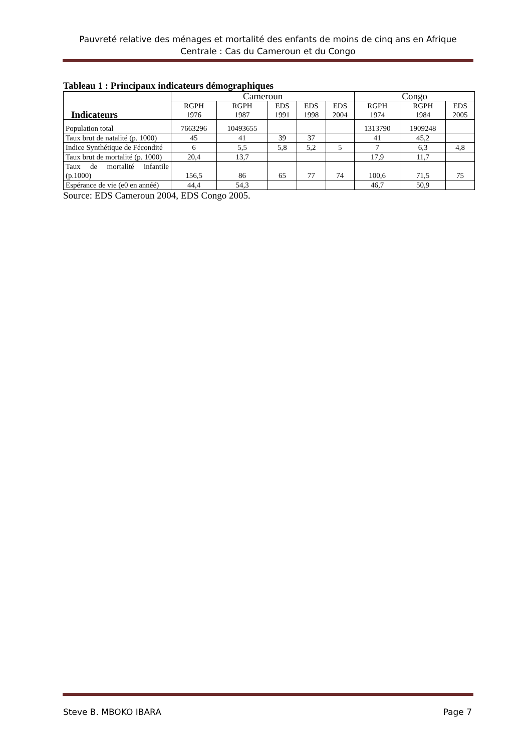Pauvreté relative des ménages et mortalité des enfants de moins de cinq ans en Afrique Centrale : Cas du Cameroun et du Congo
Tableau 1 : Principaux indicateurs démographiques
| Indicateurs | Cameroun | | | | | Congo | | |
| --- | --- | --- | --- | --- | --- | --- | --- | --- |
| | RGPH 1976 | RGPH 1987 | EDS 1991 | EDS 1998 | EDS 2004 | RGPH 1974 | RGPH 1984 | EDS 2005 |
| Population total | 7663296 | 10493655 | | | | 1313790 | 1909248 | |
| Taux brut de natalité (p. 1000) | 45 | 41 | 39 | 37 | | 41 | 45,2 | |
| Indice Synthétique de Fécondité | 6 | 5,5 | 5,8 | 5,2 | 5 | 7 | 6,3 | 4,8 |
| Taux brut de mortalité (p. 1000) | 20,4 | 13,7 | | | | 17,9 | 11,7 | |
| Taux de mortalité infantile (p.1000) | 156,5 | 86 | 65 | 77 | 74 | 100,6 | 71,5 | 75 |
| Espérance de vie (e0 en annéé) | 44,4 | 54,3 | | | | 46,7 | 50,9 | |
Source: EDS Cameroun 2004, EDS Congo 2005.
Steve B. MBOKO IBARA Page 7